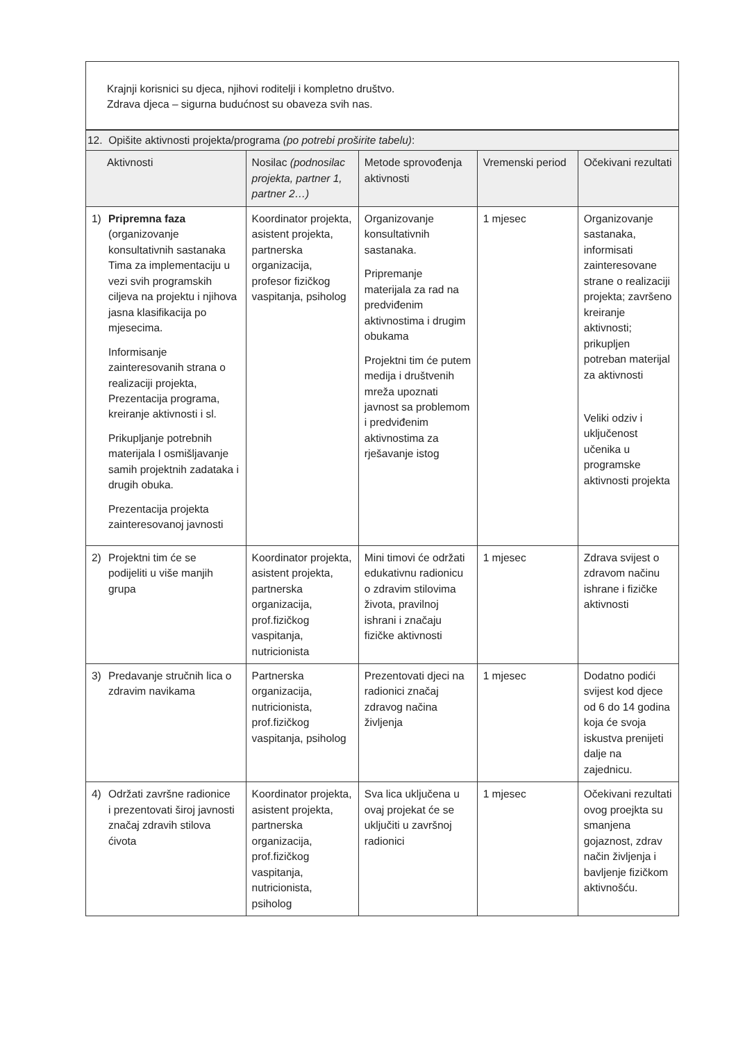| Krajnji korisnici su djeca, njihovi roditelji i kompletno društvo. Zdrava djeca – sigurna budućnost su obaveza svih nas. |
| 12. Opišite aktivnosti projekta/programa (po potrebi proširite tabelu) : | | | | |
| Aktivnosti | Nosilac (podnosilac projekta, partner 1, partner 2…) | Metode sprovođenja aktivnosti | Vremenski period | Očekivani rezultati |
| 1) Pripremna faza (organizovanje konsultativnih sastanaka Tima za implementaciju u vezi svih programskih ciljeva na projektu i njihova jasna klasifikacija po mjesecima. Informisanje zainteresovanih strana o realizaciji projekta, Prezentacija programa, kreiranje aktivnosti i sl. Prikupljanje potrebnih materijala I osmišljavanje samih projektnih zadataka i drugih obuka. Prezentacija projekta zainteresovanoj javnosti | Koordinator projekta, asistent projekta, partnerska organizacija, profesor fizičkog vaspitanja, psiholog | Organizovanje konsultativnih sastanaka. Pripremanje materijala za rad na predviđenim aktivnostima i drugim obukama Projektni tim će putem medija i društvenih mreža upoznati javnost sa problemom i predviđenim aktivnostima za rješavanje istog | 1 mjesec | Organizovanje sastanaka, informisati zainteresovane strane o realizaciji projekta; završeno kreiranje aktivnosti; prikupljen potreban materijal za aktivnosti Veliki odziv i uključenost učenika u programske aktivnosti projekta |
| 2) Projektni tim će se podijeliti u više manjih grupa | Koordinator projekta, asistent projekta, partnerska organizacija, prof.fizičkog vaspitanja, nutricionista | Mini timovi će održati edukativnu radionicu o zdravim stilovima života, pravilnoj ishrani i značaju fizičke aktivnosti | 1 mjesec | Zdrava svijest o zdravom načinu ishrane i fizičke aktivnosti |
| 3) Predavanje stručnih lica o zdravim navikama | Partnerska organizacija, nutricionista, prof.fizičkog vaspitanja, psiholog | Prezentovati djeci na radionici značaj zdravog načina življenja | 1 mjesec | Dodatno podići svijest kod djece od 6 do 14 godina koja će svoja iskustva prenijeti dalje na zajednicu. |
| 4) Održati završne radionice i prezentovati široj javnosti značaj zdravih stilova ćivota | Koordinator projekta, asistent projekta, partnerska organizacija, prof.fizičkog vaspitanja, nutricionista, psiholog | Sva lica uključena u ovaj projekat će se uključiti u završnoj radionici | 1 mjesec | Očekivani rezultati ovog proejkta su smanjena gojaznost, zdrav način življenja i bavljenje fizičkom aktivnošću. |